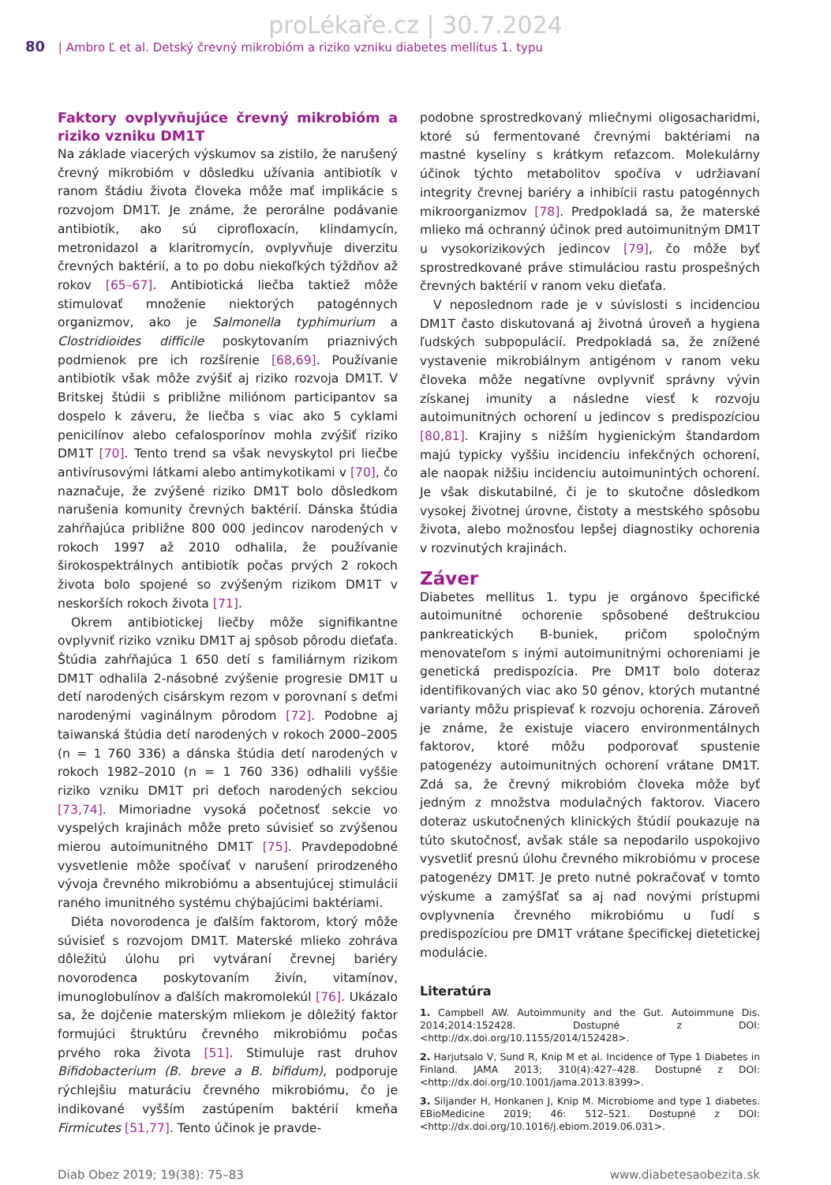proLékaře.cz | 30.7.2024
80 | Ambro Ľ et al. Detský črevný mikrobióm a riziko vzniku diabetes mellitus 1. typu
Faktory ovplyvňujúce črevný mikrobióm a riziko vzniku DM1T
Na základe viacerých výskumov sa zistilo, že narušený črevný mikrobióm v dôsledku užívania antibiotík v ranom štádiu života človeka môže mať implikácie s rozvojom DM1T. Je známe, že perorálne podávanie antibiotík, ako sú ciprofloxacín, klindamycín, metronidazol a klaritromycín, ovplyvňuje diverzitu črevných baktérií, a to po dobu niekoľkých týždňov až rokov [65–67]. Antibiotická liečba taktiež môže stimulovať množenie niektorých patogénnych organizmov, ako je Salmonella typhimurium a Clostridioides difficile poskytovaním priaznivých podmienok pre ich rozšírenie [68,69]. Používanie antibiotík však môže zvýšiť aj riziko rozvoja DM1T. V Britskej štúdii s približne miliónom participantov sa dospelo k záveru, že liečba s viac ako 5 cyklami penicilínov alebo cefalosporínov mohla zvýšiť riziko DM1T [70]. Tento trend sa však nevyskytol pri liečbe antivírusovými látkami alebo antimykotikami v [70], čo naznačuje, že zvýšené riziko DM1T bolo dôsledkom narušenia komunity črevných baktérií. Dánska štúdia zahŕňajúca približne 800 000 jedincov narodených v rokoch 1997 až 2010 odhalila, že používanie širokospektrálnych antibiotík počas prvých 2 rokoch života bolo spojené so zvýšeným rizikom DM1T v neskorších rokoch života [71].
Okrem antibiotickej liečby môže signifikantne ovplyvniť riziko vzniku DM1T aj spôsob pôrodu dieťaťa. Štúdia zahŕňajúca 1 650 detí s familiárnym rizikom DM1T odhalila 2-násobné zvýšenie progresie DM1T u detí narodených cisárskym rezom v porovnaní s deťmi narodenými vaginálnym pôrodom [72]. Podobne aj taiwanská štúdia detí narodených v rokoch 2000–2005 (n = 1 760 336) a dánska štúdia detí narodených v rokoch 1982–2010 (n = 1 760 336) odhalili vyššie riziko vzniku DM1T pri deťoch narodených sekciou [73,74]. Mimoriadne vysoká početnosť sekcie vo vyspelých krajinách môže preto súvisieť so zvýšenou mierou autoimunitného DM1T [75]. Pravdepodobné vysvetlenie môže spočívať v narušení prirodzeného vývoja črevného mikrobiómu a absentujúcej stimulácii raného imunitného systému chýbajúcimi baktériami.
Diéta novorodenca je ďalším faktorom, ktorý môže súvisieť s rozvojom DM1T. Materské mlieko zohráva dôležitú úlohu pri vytváraní črevnej bariéry novorodenca poskytovaním živín, vitamínov, imunoglobulínov a ďalších makromolekúl [76]. Ukázalo sa, že dojčenie materským mliekom je dôležitý faktor formujúci štruktúru črevného mikrobiómu počas prvého roka života [51]. Stimuluje rast druhov Bifidobacterium (B. breve a B. bifidum), podporuje rýchlejšiu maturáciu črevného mikrobiómu, čo je indikované vyšším zastúpením baktérií kmeňa Firmicutes [51,77]. Tento účinok je pravde-
podobne sprostredkovaný mliečnymi oligosacharidmi, ktoré sú fermentované črevnými baktériami na mastné kyseliny s krátkym reťazcom. Molekulárny účinok týchto metabolitov spočíva v udržiavaní integrity črevnej bariéry a inhibícii rastu patogénnych mikroorganizmov [78]. Predpokladá sa, že materské mlieko má ochranný účinok pred autoimunitným DM1T u vysokorizikových jedincov [79], čo môže byť sprostredkované práve stimuláciou rastu prospešných črevných baktérií v ranom veku dieťaťa.
V neposlednom rade je v súvislosti s incidenciou DM1T často diskutovaná aj životná úroveň a hygiena ľudských subpopulácií. Predpokladá sa, že znížené vystavenie mikrobiálnym antigénom v ranom veku človeka môže negatívne ovplyvniť správny vývin získanej imunity a následne viesť k rozvoju autoimunitných ochorení u jedincov s predispozíciou [80,81]. Krajiny s nižším hygienickým štandardom majú typicky vyššiu incidenciu infekčných ochorení, ale naopak nižšiu incidenciu autoimunintých ochorení. Je však diskutabilné, či je to skutočne dôsledkom vysokej životnej úrovne, čistoty a mestského spôsobu života, alebo možnosťou lepšej diagnostiky ochorenia v rozvinutých krajinách.
Záver
Diabetes mellitus 1. typu je orgánovo špecifické autoimunitné ochorenie spôsobené deštrukciou pankreatických B-buniek, pričom spoločným menovateľom s inými autoimunitnými ochoreniami je genetická predispozícia. Pre DM1T bolo doteraz identifikovaných viac ako 50 génov, ktorých mutantné varianty môžu prispievať k rozvoju ochorenia. Zároveň je známe, že existuje viacero environmentálnych faktorov, ktoré môžu podporovať spustenie patogenézy autoimunitných ochorení vrátane DM1T. Zdá sa, že črevný mikrobióm človeka môže byť jedným z množstva modulačných faktorov. Viacero doteraz uskutočnených klinických štúdií poukazuje na túto skutočnosť, avšak stále sa nepodarilo uspokojivo vysvetliť presnú úlohu črevného mikrobiómu v procese patogenézy DM1T. Je preto nutné pokračovať v tomto výskume a zamýšľať sa aj nad novými prístupmi ovplyvnenia črevného mikrobiómu u ľudí s predispozíciou pre DM1T vrátane špecifickej dietetickej modulácie.
Literatúra
1. Campbell AW. Autoimmunity and the Gut. Autoimmune Dis. 2014;2014:152428. Dostupné z DOI: <http://dx.doi.org/10.1155/2014/152428>.
2. Harjutsalo V, Sund R, Knip M et al. Incidence of Type 1 Diabetes in Finland. JAMA 2013; 310(4):427–428. Dostupné z DOI: <http://dx.doi.org/10.1001/jama.2013.8399>.
3. Siljander H, Honkanen J, Knip M. Microbiome and type 1 diabetes. EBioMedicine 2019; 46: 512–521. Dostupné z DOI: <http://dx.doi.org/10.1016/j.ebiom.2019.06.031>.
Diab Obez 2019; 19(38): 75–83 www.diabetesaobezita.sk